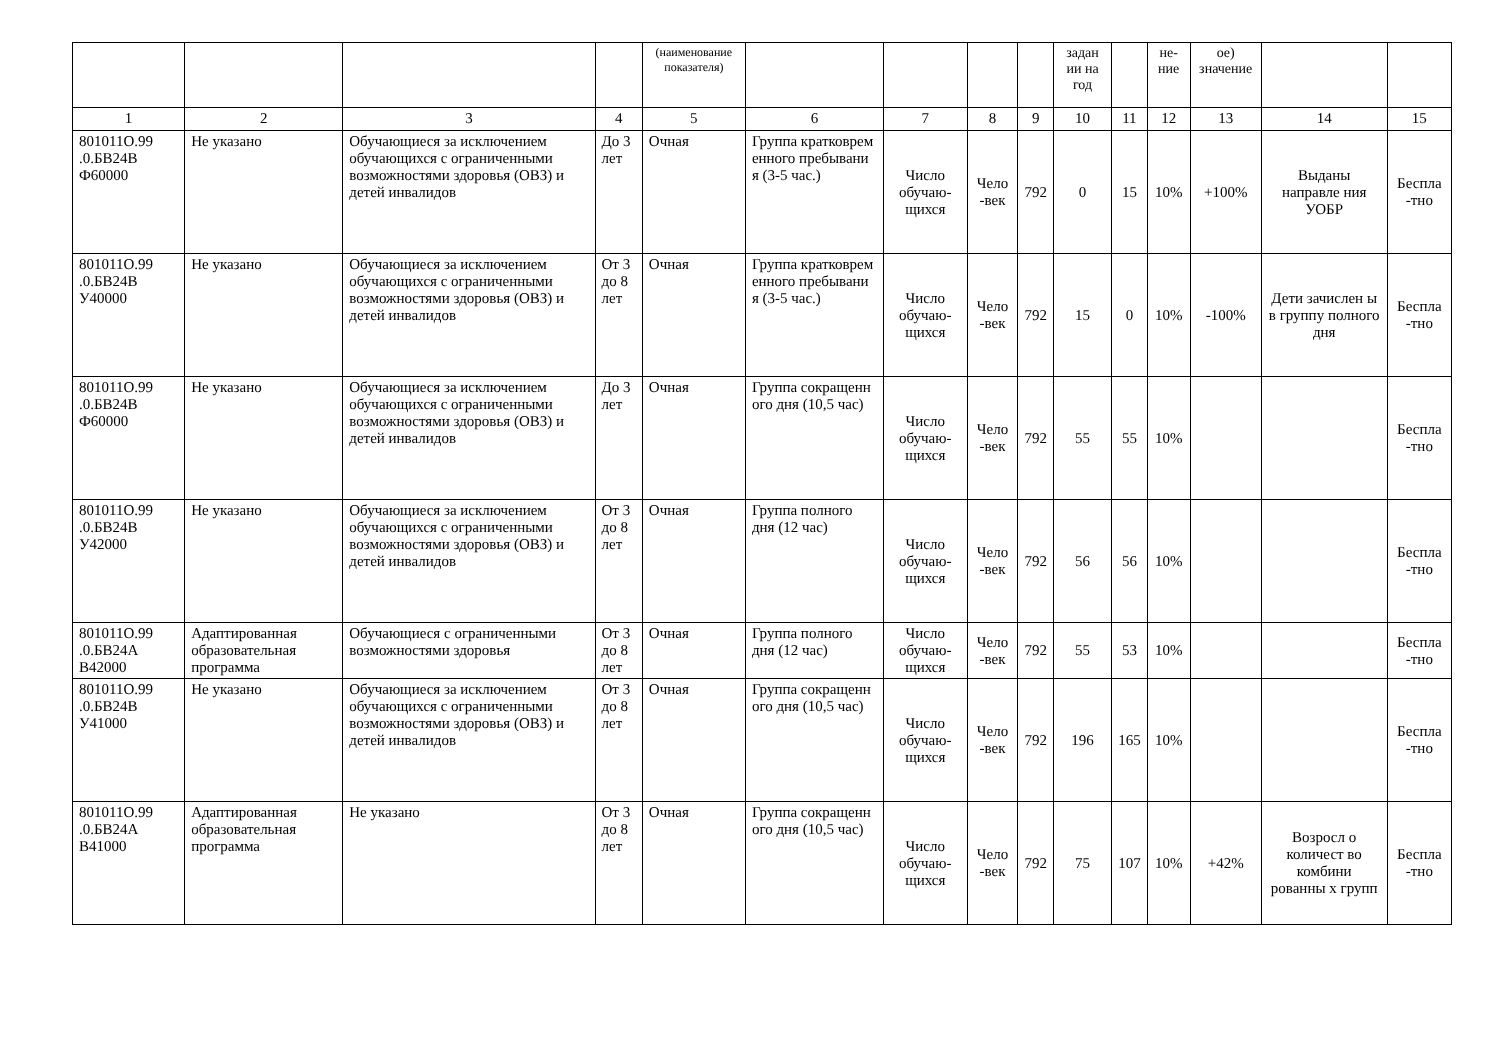| | | | | (наименование показателя) | | | | | задан ии на год | | не-ние | ое) значение | | |
| 1 | 2 | 3 | 4 | 5 | 6 | 7 | 8 | 9 | 10 | 11 | 12 | 13 | 14 | 15 |
| 801011О.99 .0.БВ24В Ф60000 | Не указано | Обучающиеся за исключением обучающихся с ограниченными возможностями здоровья (ОВЗ) и детей инвалидов | До 3 лет | Очная | Группа кратковрем енного пребывани я (3-5 час.) | Число обучаю-щихся | Чело -век | 792 | 0 | 15 | 10% | +100% | Выданы направле ния УОБР | Беспла -тно |
| 801011О.99 .0.БВ24В У40000 | Не указано | Обучающиеся за исключением обучающихся с ограниченными возможностями здоровья (ОВЗ) и детей инвалидов | От 3 до 8 лет | Очная | Группа кратковрем енного пребывани я (3-5 час.) | Число обучаю-щихся | Чело -век | 792 | 15 | 0 | 10% | -100% | Дети зачислен ы в группу полного дня | Беспла -тно |
| 801011О.99 .0.БВ24В Ф60000 | Не указано | Обучающиеся за исключением обучающихся с ограниченными возможностями здоровья (ОВЗ) и детей инвалидов | До 3 лет | Очная | Группа сокращенн ого дня (10,5 час) | Число обучаю-щихся | Чело -век | 792 | 55 | 55 | 10% | | | Беспла -тно |
| 801011О.99 .0.БВ24В У42000 | Не указано | Обучающиеся за исключением обучающихся с ограниченными возможностями здоровья (ОВЗ) и детей инвалидов | От 3 до 8 лет | Очная | Группа полного дня (12 час) | Число обучаю-щихся | Чело -век | 792 | 56 | 56 | 10% | | | Беспла -тно |
| 801011О.99 .0.БВ24А В42000 | Адаптированная образовательная программа | Обучающиеся с ограниченными возможностями здоровья | От 3 до 8 лет | Очная | Группа полного дня (12 час) | Число обучаю-щихся | Чело -век | 792 | 55 | 53 | 10% | | | Беспла -тно |
| 801011О.99 .0.БВ24В У41000 | Не указано | Обучающиеся за исключением обучающихся с ограниченными возможностями здоровья (ОВЗ) и детей инвалидов | От 3 до 8 лет | Очная | Группа сокращенн ого дня (10,5 час) | Число обучаю-щихся | Чело -век | 792 | 196 | 165 | 10% | | | Беспла -тно |
| 801011О.99 .0.БВ24А В41000 | Адаптированная образовательная программа | Не указано | От 3 до 8 лет | Очная | Группа сокращенн ого дня (10,5 час) | Число обучаю-щихся | Чело -век | 792 | 75 | 107 | 10% | +42% | Возросл о количест во комбини рованны х групп | Беспла -тно |